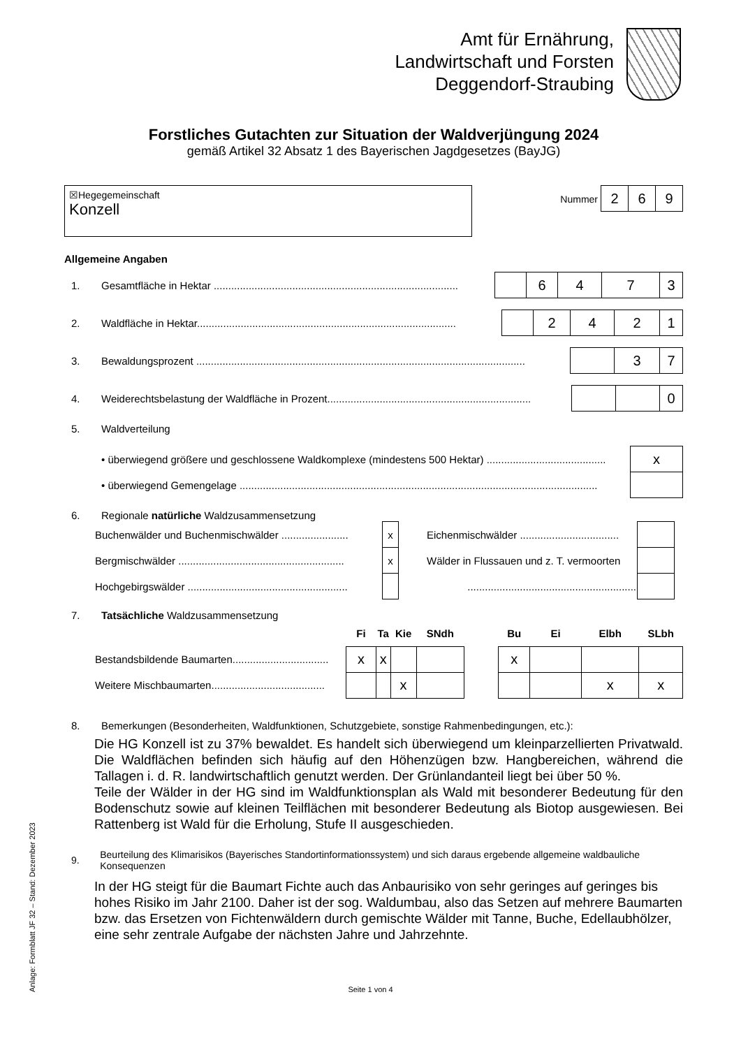Amt für Ernährung,
Landwirtschaft und Forsten
Deggendorf-Straubing
Forstliches Gutachten zur Situation der Waldverjüngung 2024
gemäß Artikel 32 Absatz 1 des Bayerischen Jagdgesetzes (BayJG)
☒Hegegemeinschaft
Konzell
Nummer
| 2 | 6 | 9 |
Allgemeine Angaben
1. Gesamtfläche in Hektar ....................................................................................
| | 6 | 4 | 7 | 3 |
2. Waldfläche in Hektar.........................................................................................
| | 2 | 4 | 2 | 1 |
3. Bewaldungsprozent .................................................................................................................
| | 3 | 7 |
4. Weiderechtsbelastung der Waldfläche in Prozent......................................................................
| | | 0 |
5. Waldverteilung
• überwiegend größere und geschlossene Waldkomplexe (mindestens 500 Hektar) .........................................
| x |
• überwiegend Gemengelage ...........................................................................................................................
6. Regionale natürliche Waldzusammensetzung
| Buchenwälder und Buchenmischwälder ....................... | x | Eichenmischwälder .................................. | |
| Bergmischwälder ......................................................... | x | Wälder in Flussauen und z. T. vermoorten | |
| Hochgebirgswälder ....................................................... | | .......................................................... | |
7. Tatsächliche Waldzusammensetzung
| | Fi | Ta | Kie | SNdh | | Bu | Ei | Elbh | SLbh |
| Bestandsbildende Baumarten................................. | x | x | | | | x | | | |
| Weitere Mischbaumarten....................................... | | | x | | | | | x | x |
8. Bemerkungen (Besonderheiten, Waldfunktionen, Schutzgebiete, sonstige Rahmenbedingungen, etc.):
Die HG Konzell ist zu 37% bewaldet. Es handelt sich überwiegend um kleinparzellierten Privatwald. Die Waldflächen befinden sich häufig auf den Höhenzügen bzw. Hangbereichen, während die Tallagen i. d. R. landwirtschaftlich genutzt werden. Der Grünlandanteil liegt bei über 50 %.
Teile der Wälder in der HG sind im Waldfunktionsplan als Wald mit besonderer Bedeutung für den Bodenschutz sowie auf kleinen Teilflächen mit besonderer Bedeutung als Biotop ausgewiesen. Bei Rattenberg ist Wald für die Erholung, Stufe II ausgeschieden.
9. Beurteilung des Klimarisikos (Bayerisches Standortinformationssystem) und sich daraus ergebende allgemeine waldbauliche Konsequenzen
In der HG steigt für die Baumart Fichte auch das Anbaurisiko von sehr geringes auf geringes bis hohes Risiko im Jahr 2100. Daher ist der sog. Waldumbau, also das Setzen auf mehrere Baumarten bzw. das Ersetzen von Fichtenwäldern durch gemischte Wälder mit Tanne, Buche, Edellaubhölzer, eine sehr zentrale Aufgabe der nächsten Jahre und Jahrzehnte.
Seite 1 von 4
Anlage: Formblatt JF 32 – Stand: Dezember 2023